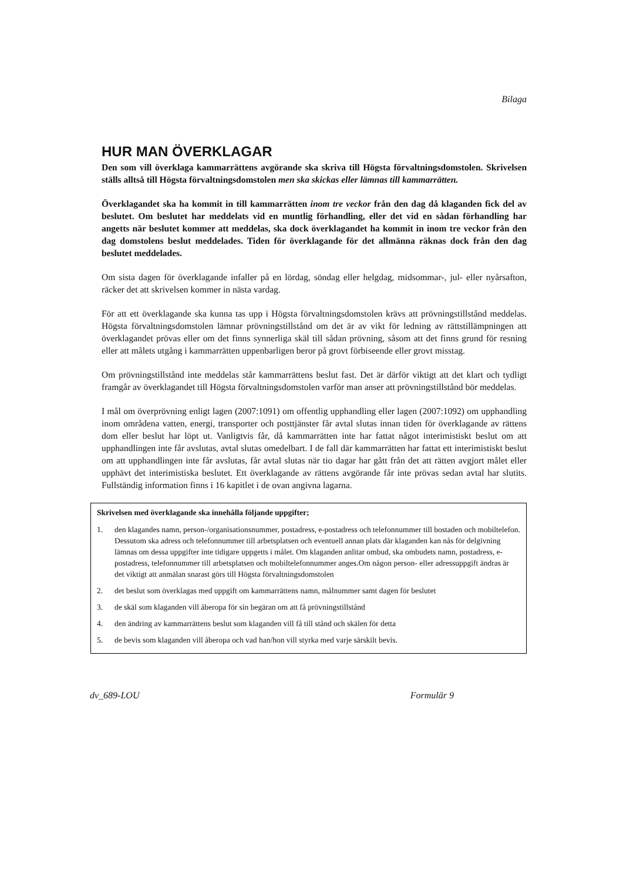Bilaga
HUR MAN ÖVERKLAGAR
Den som vill överklaga kammarrättens avgörande ska skriva till Högsta förvaltningsdomstolen. Skrivelsen ställs alltså till Högsta förvaltningsdomstolen men ska skickas eller lämnas till kammarrätten.
Överklagandet ska ha kommit in till kammarrätten inom tre veckor från den dag då klaganden fick del av beslutet. Om beslutet har meddelats vid en muntlig förhandling, eller det vid en sådan förhandling har angetts när beslutet kommer att meddelas, ska dock överklagandet ha kommit in inom tre veckor från den dag domstolens beslut meddelades. Tiden för överklagande för det allmänna räknas dock från den dag beslutet meddelades.
Om sista dagen för överklagande infaller på en lördag, söndag eller helgdag, midsommar-, jul- eller nyårsafton, räcker det att skrivelsen kommer in nästa vardag.
För att ett överklagande ska kunna tas upp i Högsta förvaltningsdomstolen krävs att prövningstillstånd meddelas. Högsta förvaltningsdomstolen lämnar prövningstillstånd om det är av vikt för ledning av rättstillämpningen att överklagandet prövas eller om det finns synnerliga skäl till sådan prövning, såsom att det finns grund för resning eller att målets utgång i kammarrätten uppenbarligen beror på grovt förbiseende eller grovt misstag.
Om prövningstillstånd inte meddelas står kammarrättens beslut fast. Det är därför viktigt att det klart och tydligt framgår av överklagandet till Högsta förvaltningsdomstolen varför man anser att prövningstillstånd bör meddelas.
I mål om överprövning enligt lagen (2007:1091) om offentlig upphandling eller lagen (2007:1092) om upphandling inom områdena vatten, energi, transporter och posttjänster får avtal slutas innan tiden för överklagande av rättens dom eller beslut har löpt ut. Vanligtvis får, då kammarrätten inte har fattat något interimistiskt beslut om att upphandlingen inte får avslutas, avtal slutas omedelbart. I de fall där kammarrätten har fattat ett interimistiskt beslut om att upphandlingen inte får avslutas, får avtal slutas när tio dagar har gått från det att rätten avgjort målet eller upphävt det interimistiska beslutet. Ett överklagande av rättens avgörande får inte prövas sedan avtal har slutits. Fullständig information finns i 16 kapitlet i de ovan angivna lagarna.
Skrivelsen med överklagande ska innehålla följande uppgifter;
1. den klagandes namn, person-/organisationsnummer, postadress, e-postadress och telefonnummer till bostaden och mobiltelefon. Dessutom ska adress och telefonnummer till arbetsplatsen och eventuell annan plats där klaganden kan nås för delgivning lämnas om dessa uppgifter inte tidigare uppgetts i målet. Om klaganden anlitar ombud, ska ombudets namn, postadress, e-postadress, telefonnummer till arbetsplatsen och mobiltelefonnummer anges.Om någon person- eller adressuppgift ändras är det viktigt att anmälan snarast görs till Högsta förvaltningsdomstolen
2. det beslut som överklagas med uppgift om kammarrättens namn, målnummer samt dagen för beslutet
3. de skäl som klaganden vill åberopa för sin begäran om att få prövningstillstånd
4. den ändring av kammarrättens beslut som klaganden vill få till stånd och skälen för detta
5. de bevis som klaganden vill åberopa och vad han/hon vill styrka med varje särskilt bevis.
dv_689-LOU Formulär 9